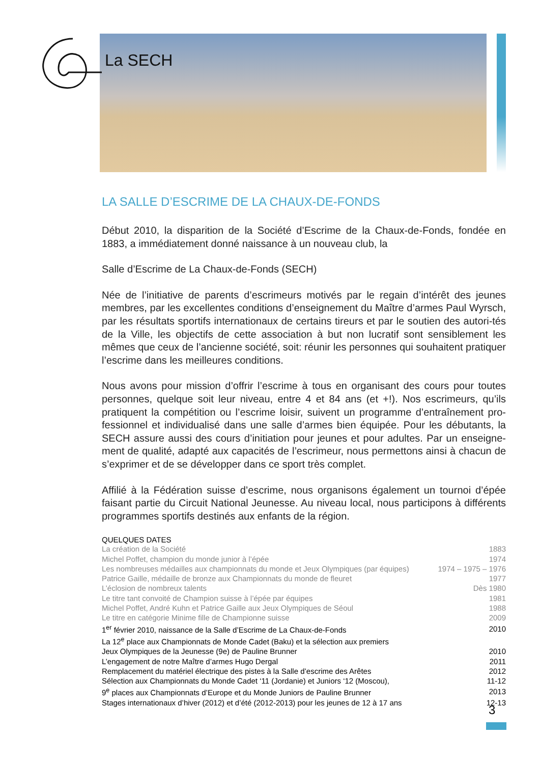La SECH
LA SALLE D’ESCRIME DE LA CHAUX-DE-FONDS
Début 2010, la disparition de la Société d’Escrime de la Chaux-de-Fonds, fondée en 1883, a immédiatement donné naissance à un nouveau club, la
Salle d’Escrime de La Chaux-de-Fonds (SECH)
Née de l’initiative de parents d’escrimeurs motivés par le regain d’intérêt des jeunes membres, par les excellentes conditions d’enseignement du Maître d’armes Paul Wyrsch, par les résultats sportifs internationaux de certains tireurs et par le soutien des autori-tés de la Ville, les objectifs de cette association à but non lucratif sont sensiblement les mêmes que ceux de l’ancienne société, soit: réunir les personnes qui souhaitent pratiquer l’escrime dans les meilleures conditions.
Nous avons pour mission d’offrir l’escrime à tous en organisant des cours pour toutes personnes, quelque soit leur niveau, entre 4 et 84 ans (et +!). Nos escrimeurs, qu’ils pratiquent la compétition ou l’escrime loisir, suivent un programme d’entraînement pro-fessionnel et individualisé dans une salle d’armes bien équipée. Pour les débutants, la SECH assure aussi des cours d’initiation pour jeunes et pour adultes. Par un enseigne-ment de qualité, adapté aux capacités de l’escrimeur, nous permettons ainsi à chacun de s’exprimer et de se développer dans ce sport très complet.
Affilié à la Fédération suisse d’escrime, nous organisons également un tournoi d’épée faisant partie du Circuit National Jeunesse. Au niveau local, nous participons à différents programmes sportifs destinés aux enfants de la région.
QUELQUES DATES
| La création de la Société | 1883 |
| Michel Poffet, champion du monde junior à l’épée | 1974 |
| Les nombreuses médailles aux championnats du monde et Jeux Olympiques (par équipes) | 1974 – 1975 – 1976 |
| Patrice Gaille, médaille de bronze aux Championnats du monde de fleuret | 1977 |
| L’éclosion de nombreux talents | Dès 1980 |
| Le titre tant convoité de Champion suisse à l’épée par équipes | 1981 |
| Michel Poffet, André Kuhn et Patrice Gaille aux Jeux Olympiques de Séoul | 1988 |
| Le titre en catégorie Minime fille de Championne suisse | 2009 |
| 1<sup>er</sup> février 2010, naissance de la Salle d’Escrime de La Chaux-de-Fonds | 2010 |
| La 12<sup>e</sup> place aux Championnats de Monde Cadet (Baku) et la sélection aux premiers Jeux Olympiques de la Jeunesse (9e) de Pauline Brunner | 2010 |
| L’engagement de notre Maître d’armes Hugo Dergal | 2011 |
| Remplacement du matériel électrique des pistes à la Salle d’escrime des Arêtes | 2012 |
| Sélection aux Championnats du Monde Cadet ‘11 (Jordanie) et Juniors ‘12 (Moscou), | 11-12 |
| 9<sup>e</sup> places aux Championnats d’Europe et du Monde Juniors de Pauline Brunner | 2013 |
| Stages internationaux d’hiver (2012) et d’été (2012-2013) pour les jeunes de 12 à 17 ans | 12-13 |
3